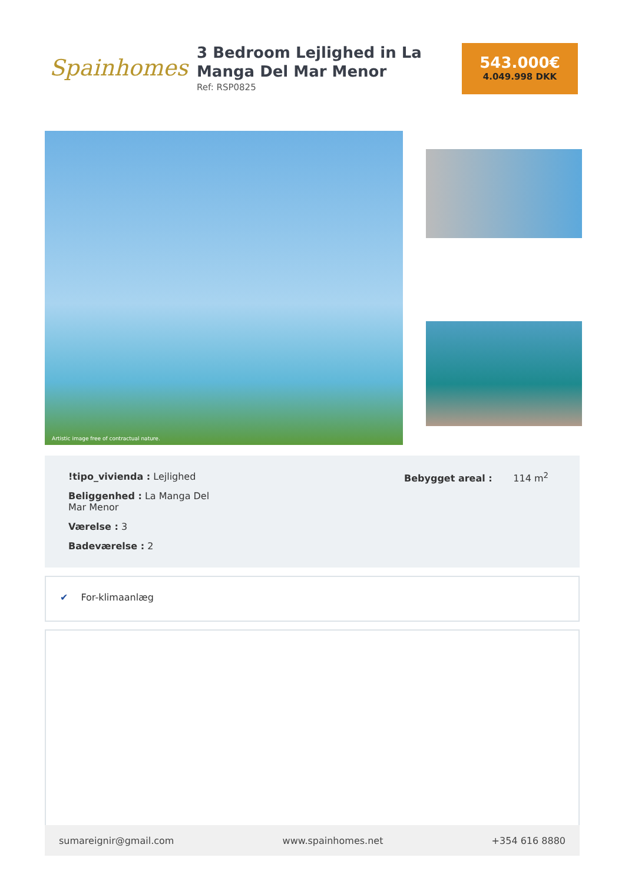Spainhomes
3 Bedroom Lejlighed in La Manga Del Mar Menor
Ref: RSP0825
543.000€
4.049.998 DKK
Artistic image free of contractual nature.
!tipo_vivienda : Lejlighed
Beliggenhed : La Manga Del Mar Menor
Værelse : 3
Badeværelse : 2
Bebygget areal : 114 m<sup>2</sup>
✔ For-klimaanlæg
sumareignir@gmail.com www.spainhomes.net +354 616 8880